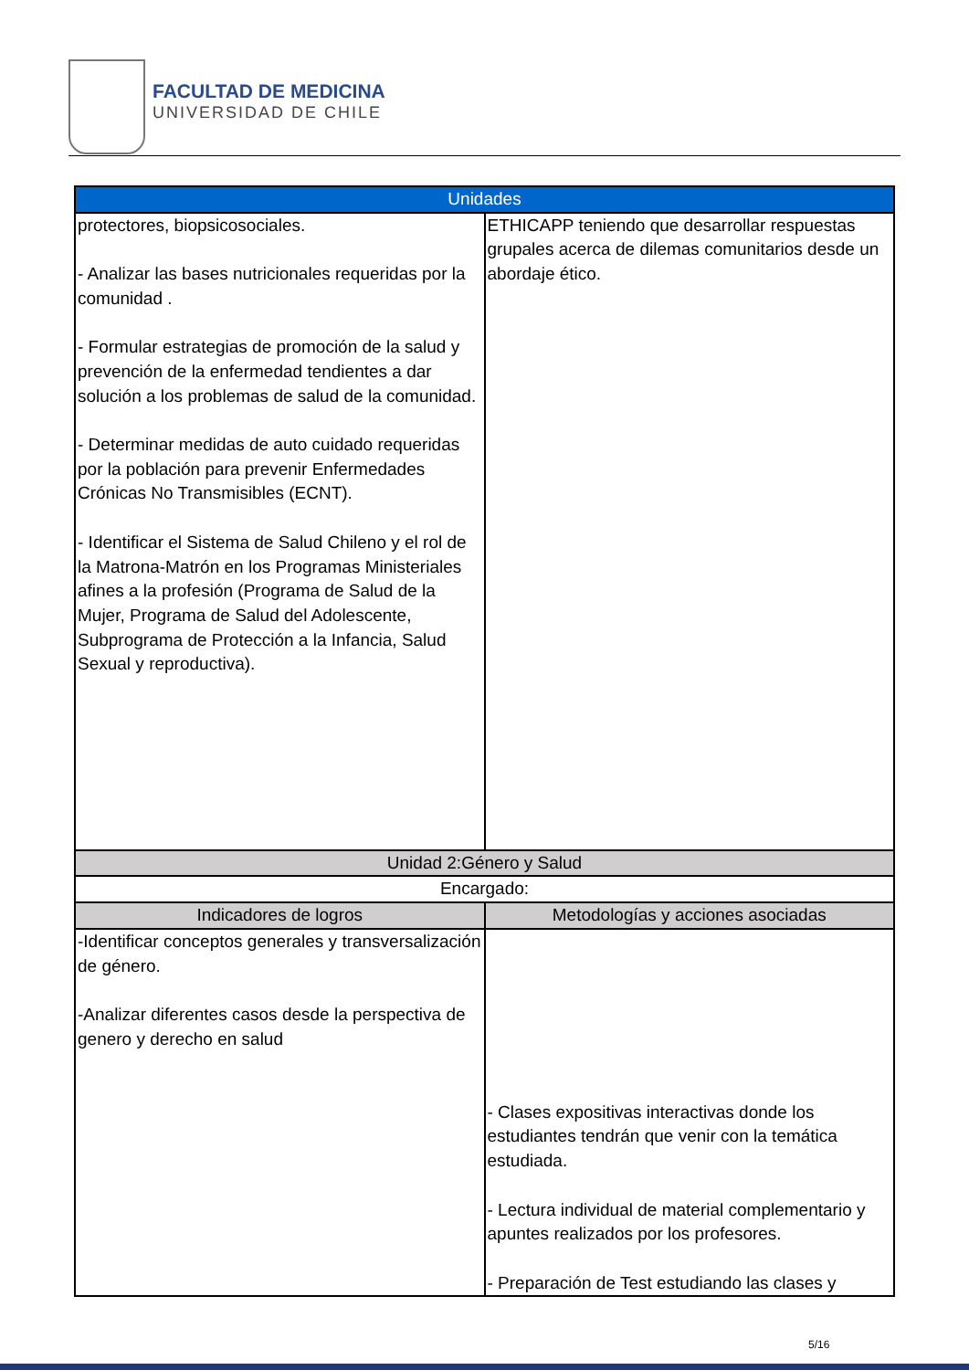FACULTAD DE MEDICINA
UNIVERSIDAD DE CHILE
| Unidades | |
| --- | --- |
| protectores, biopsicosociales. - Analizar las bases nutricionales requeridas por la comunidad . - Formular estrategias de promoción de la salud y prevención de la enfermedad tendientes a dar solución a los problemas de salud de la comunidad. - Determinar medidas de auto cuidado requeridas por la población para prevenir Enfermedades Crónicas No Transmisibles (ECNT). - Identificar el Sistema de Salud Chileno y el rol de la Matrona-Matrón en los Programas Ministeriales afines a la profesión (Programa de Salud de la Mujer, Programa de Salud del Adolescente, Subprograma de Protección a la Infancia, Salud Sexual y reproductiva). | ETHICAPP teniendo que desarrollar respuestas grupales acerca de dilemas comunitarios desde un abordaje ético. |
| Unidad 2:Género y Salud | |
| Encargado: | |
| Indicadores de logros | Metodologías y acciones asociadas |
| -Identificar conceptos generales y transversalización de género. -Analizar diferentes casos desde la perspectiva de genero y derecho en salud | - Clases expositivas interactivas donde los estudiantes tendrán que venir con la temática estudiada. - Lectura individual de material complementario y apuntes realizados por los profesores. - Preparación de Test estudiando las clases y |
5/16